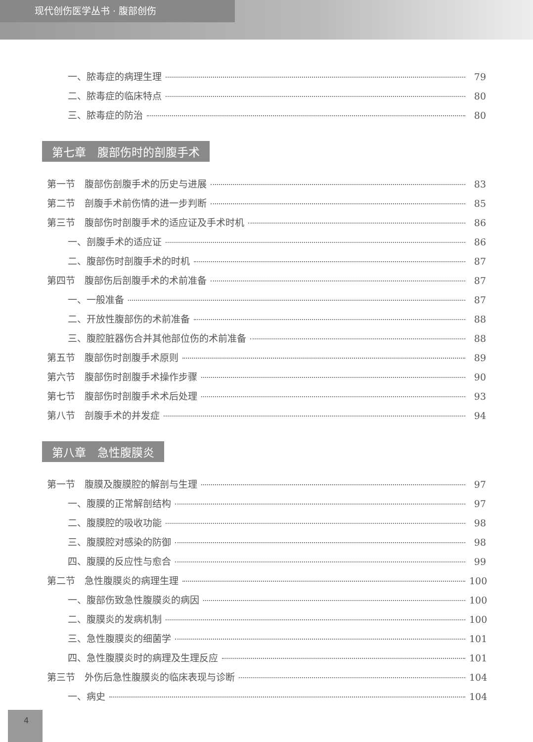现代创伤医学丛书 · 腹部创伤
一、脓毒症的病理生理 79
二、脓毒症的临床特点 80
三、脓毒症的防治 80
第七章　腹部伤时的剖腹手术
第一节　腹部伤剖腹手术的历史与进展 83
第二节　剖腹手术前伤情的进一步判断 85
第三节　腹部伤时剖腹手术的适应证及手术时机 86
一、剖腹手术的适应证 86
二、腹部伤时剖腹手术的时机 87
第四节　腹部伤后剖腹手术的术前准备 87
一、一般准备 87
二、开放性腹部伤的术前准备 88
三、腹腔脏器伤合并其他部位伤的术前准备 88
第五节　腹部伤时剖腹手术原则 89
第六节　腹部伤时剖腹手术操作步骤 90
第七节　腹部伤时剖腹手术术后处理 93
第八节　剖腹手术的并发症 94
第八章　急性腹膜炎
第一节　腹膜及腹膜腔的解剖与生理 97
一、腹膜的正常解剖结构 97
二、腹膜腔的吸收功能 98
三、腹膜腔对感染的防御 98
四、腹膜的反应性与愈合 99
第二节　急性腹膜炎的病理生理 100
一、腹部伤致急性腹膜炎的病因 100
二、腹膜炎的发病机制 100
三、急性腹膜炎的细菌学 101
四、急性腹膜炎时的病理及生理反应 101
第三节　外伤后急性腹膜炎的临床表现与诊断 104
一、病史 104
4